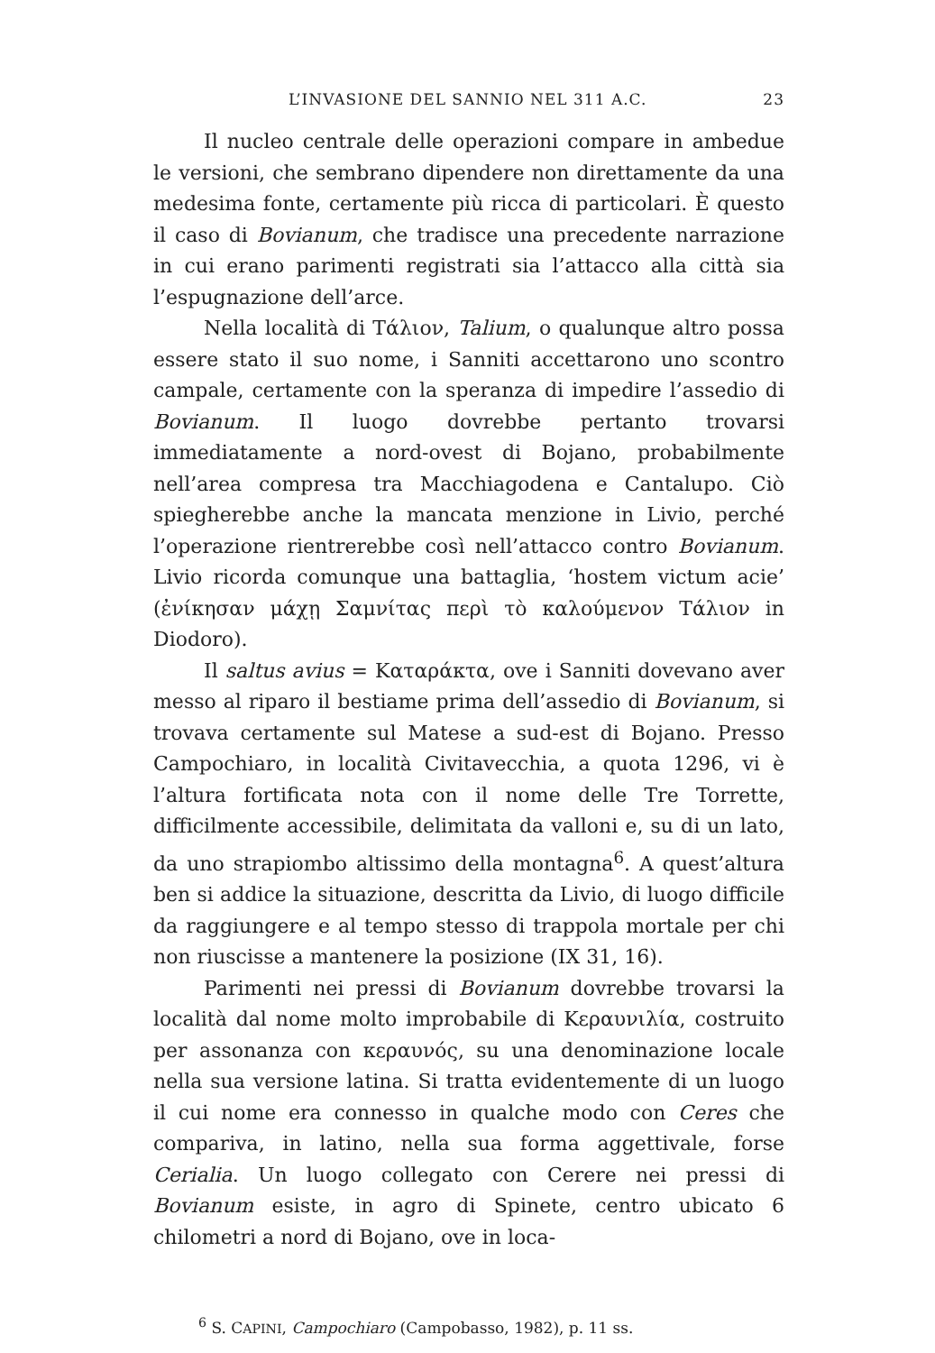L’INVASIONE DEL SANNIO NEL 311 A.C. 23
Il nucleo centrale delle operazioni compare in ambedue le versioni, che sembrano dipendere non direttamente da una medesima fonte, certamente più ricca di particolari. È questo il caso di Bovianum, che tradisce una precedente narrazione in cui erano parimenti registrati sia l’attacco alla città sia l’espugnazione dell’arce.
Nella località di Τάλιον, Talium, o qualunque altro possa essere stato il suo nome, i Sanniti accettarono uno scontro campale, certamente con la speranza di impedire l’assedio di Bovianum. Il luogo dovrebbe pertanto trovarsi immediatamente a nord-ovest di Bojano, probabilmente nell’area compresa tra Macchiagodena e Cantalupo. Ciò spiegherebbe anche la mancata menzione in Livio, perché l’operazione rientrerebbe così nell’attacco contro Bovianum. Livio ricorda comunque una battaglia, ‘hostem victum acie’ (ἐνίκησαν μάχῃ Σαμνίτας περὶ τὸ καλούμενον Τάλιον in Diodoro).
Il saltus avius = Καταράκτα, ove i Sanniti dovevano aver messo al riparo il bestiame prima dell’assedio di Bovianum, si trovava certamente sul Matese a sud-est di Bojano. Presso Campochiaro, in località Civitavecchia, a quota 1296, vi è l’altura fortificata nota con il nome delle Tre Torrette, difficilmente accessibile, delimitata da valloni e, su di un lato, da uno strapiombo altissimo della montagna<sup>6</sup>. A quest’altura ben si addice la situazione, descritta da Livio, di luogo difficile da raggiungere e al tempo stesso di trappola mortale per chi non riuscisse a mantenere la posizione (IX 31, 16).
Parimenti nei pressi di Bovianum dovrebbe trovarsi la località dal nome molto improbabile di Κεραυνιλία, costruito per assonanza con κεραυνός, su una denominazione locale nella sua versione latina. Si tratta evidentemente di un luogo il cui nome era connesso in qualche modo con Ceres che compariva, in latino, nella sua forma aggettivale, forse Cerialia. Un luogo collegato con Cerere nei pressi di Bovianum esiste, in agro di Spinete, centro ubicato 6 chilometri a nord di Bojano, ove in loca-
<sup>6</sup> S. CAPINI, Campochiaro (Campobasso, 1982), p. 11 ss.